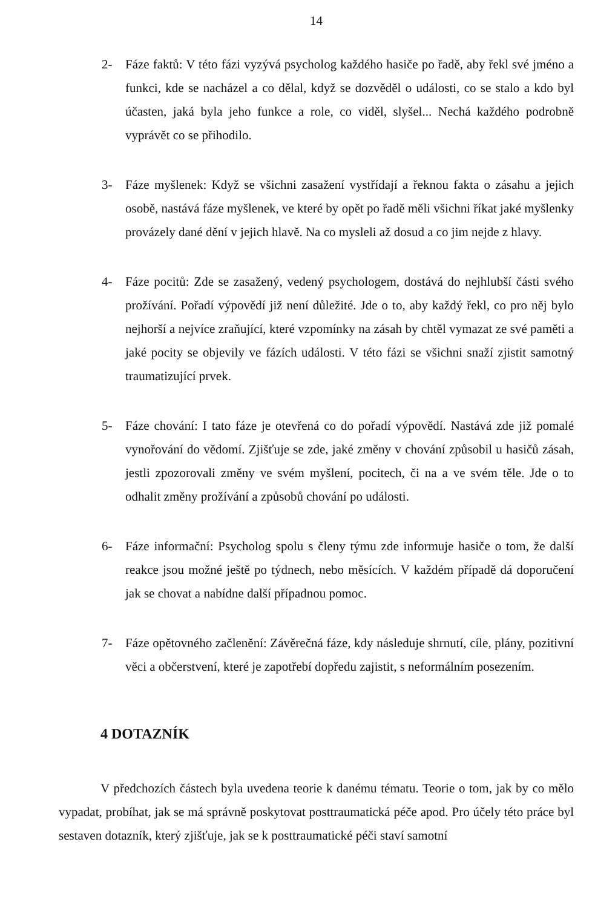14
2- Fáze faktů: V této fázi vyzývá psycholog každého hasiče po řadě, aby řekl své jméno a funkci, kde se nacházel a co dělal, když se dozvěděl o události, co se stalo a kdo byl účasten, jaká byla jeho funkce a role, co viděl, slyšel... Nechá každého podrobně vyprávět co se přihodilo.
3- Fáze myšlenek: Když se všichni zasažení vystřídají a řeknou fakta o zásahu a jejich osobě, nastává fáze myšlenek, ve které by opět po řadě měli všichni říkat jaké myšlenky provázely dané dění v jejich hlavě. Na co mysleli až dosud a co jim nejde z hlavy.
4- Fáze pocitů: Zde se zasažený, vedený psychologem, dostává do nejhlubší části svého prožívání. Pořadí výpovědí již není důležité. Jde o to, aby každý řekl, co pro něj bylo nejhorší a nejvíce zraňující, které vzpomínky na zásah by chtěl vymazat ze své paměti a jaké pocity se objevily ve fázích události. V této fázi se všichni snaží zjistit samotný traumatizující prvek.
5- Fáze chování: I tato fáze je otevřená co do pořadí výpovědí. Nastává zde již pomalé vynořování do vědomí. Zjišťuje se zde, jaké změny v chování způsobil u hasičů zásah, jestli zpozorovali změny ve svém myšlení, pocitech, či na a ve svém těle. Jde o to odhalit změny prožívání a způsobů chování po události.
6- Fáze informační: Psycholog spolu s členy týmu zde informuje hasiče o tom, že další reakce jsou možné ještě po týdnech, nebo měsících. V každém případě dá doporučení jak se chovat a nabídne další případnou pomoc.
7- Fáze opětovného začlenění: Závěrečná fáze, kdy následuje shrnutí, cíle, plány, pozitivní věci a občerstvení, které je zapotřebí dopředu zajistit, s neformálním posezením.
4 DOTAZNÍK
V předchozích částech byla uvedena teorie k danému tématu. Teorie o tom, jak by co mělo vypadat, probíhat, jak se má správně poskytovat posttraumatická péče apod. Pro účely této práce byl sestaven dotazník, který zjišťuje, jak se k posttraumatické péči staví samotní